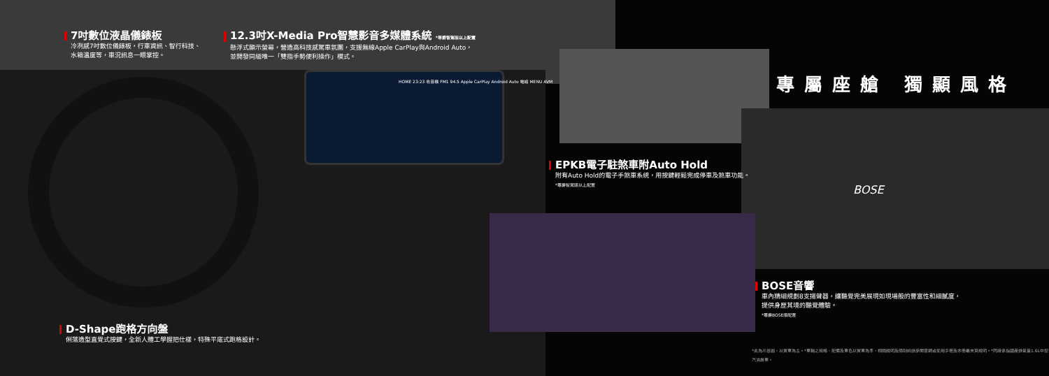7吋數位液晶儀錶板
冷冽感7吋數位儀錶板，行車資訊、智行科技、
水箱溫度等，車況訊息一眼掌控。
12.3吋X-Media Pro智慧影音多媒體系統 *尊爵智駕版以上配置
懸浮式顯示螢幕，營造高科技感駕車氛圍，支援無線Apple CarPlay與Android Auto，
並開發同級唯一「雙指手勢便利操作」模式。
HOME 23:23 收音機 FM1 94.5 Apple CarPlay Android Auto 電話 MENU AVM
專屬座艙 獨顯風格
EPKB電子駐煞車附Auto Hold
附有Auto Hold的電子手煞車系統，用按鍵輕鬆完成停車及煞車功能。
*尊爵智駕版以上配置
BOSE
BOSE音響
車內精細規劃8支揚聲器，讓聽覺完美展現如現場般的豐富性和細膩度，
提供身歷其境的聽覺體驗。
*尊爵BOSE版配置
D-Shape跑格方向盤
俐落造型直覺式按鍵，全新人體工學握把仕樣，特殊平底式跑格設計。
*此為示意圖，以實車為主。*車輛之規格、配備及車色以實車為準，相關說明及限制詳請參閱官網或使用手冊及本冊最末頁說明。*同級係指國產排氣量1.6L中型汽油房車。